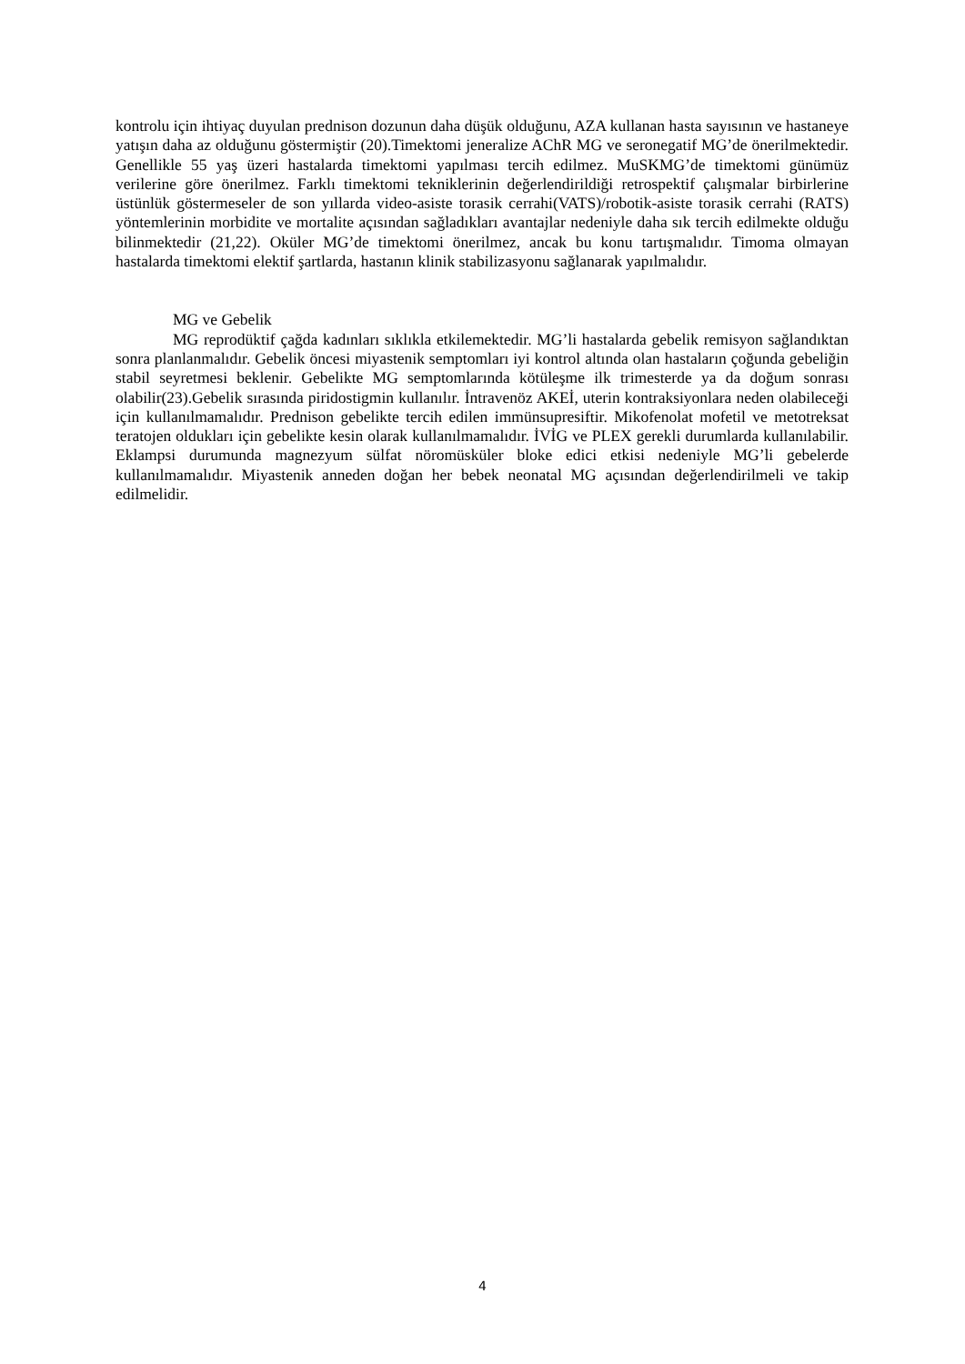kontrolu için ihtiyaç duyulan prednison dozunun daha düşük olduğunu, AZA kullanan hasta sayısının ve hastaneye yatışın daha az olduğunu göstermiştir (20).Timektomi jeneralize AChR MG ve seronegatif MG’de önerilmektedir. Genellikle 55 yaş üzeri hastalarda timektomi yapılması tercih edilmez. MuSKMG’de timektomi günümüz verilerine göre önerilmez. Farklı timektomi tekniklerinin değerlendirildiği retrospektif çalışmalar birbirlerine üstünlük göstermeseler de son yıllarda video-asiste torasik cerrahi(VATS)/robotik-asiste torasik cerrahi (RATS) yöntemlerinin morbidite ve mortalite açısından sağladıkları avantajlar nedeniyle daha sık tercih edilmekte olduğu bilinmektedir (21,22). Oküler MG’de timektomi önerilmez, ancak bu konu tartışmalıdır. Timoma olmayan hastalarda timektomi elektif şartlarda, hastanın klinik stabilizasyonu sağlanarak yapılmalıdır.
MG ve Gebelik
MG reprodüktif çağda kadınları sıklıkla etkilemektedir. MG’li hastalarda gebelik remisyon sağlandıktan sonra planlanmalıdır. Gebelik öncesi miyastenik semptomları iyi kontrol altında olan hastaların çoğunda gebeliğin stabil seyretmesi beklenir. Gebelikte MG semptomlarında kötüleşme ilk trimesterde ya da doğum sonrası olabilir(23).Gebelik sırasında piridostigmin kullanılır. İntravenöz AKEİ, uterin kontraksiyonlara neden olabileceği için kullanılmamalıdır. Prednison gebelikte tercih edilen immünsupresiftir. Mikofenolat mofetil ve metotreksat teratojen oldukları için gebelikte kesin olarak kullanılmamalıdır. İVİG ve PLEX gerekli durumlarda kullanılabilir. Eklampsi durumunda magnezyum sülfat nöromüsküler bloke edici etkisi nedeniyle MG’li gebelerde kullanılmamalıdır. Miyastenik anneden doğan her bebek neonatal MG açısından değerlendirilmeli ve takip edilmelidir.
4